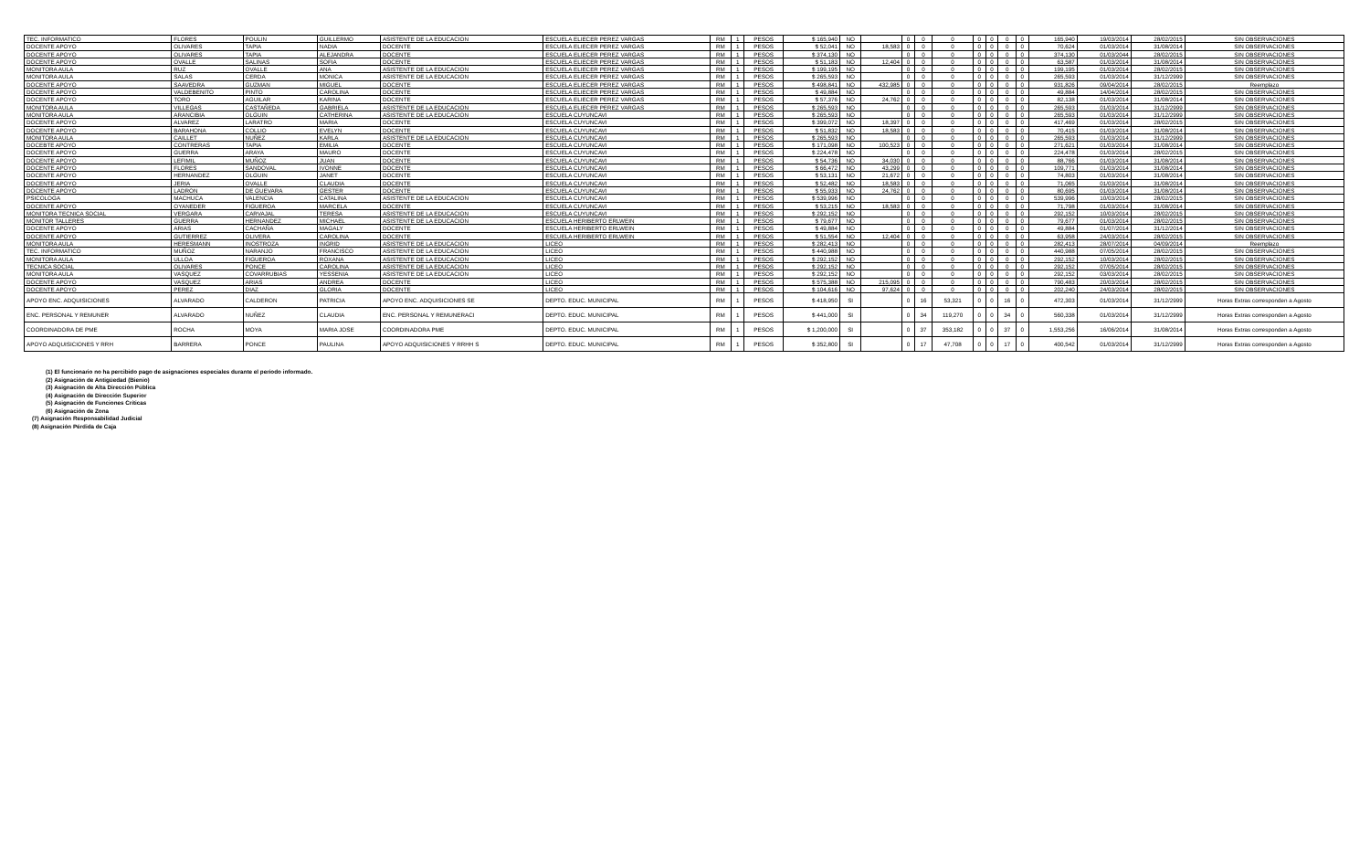| TEC. INFORMATICO | FLORES | POULIN | GUILLERMO | ASISTENTE DE LA EDUCACION | ESCUELA ELIECER PEREZ VARGAS | RM | 1 | PESOS | $ 165,940 | NO | | 0 | 0 | 0 | 0 | 0 | 0 | 0 | 165,940 | 19/03/2014 | 28/02/2015 | SIN OBSERVACIONES |
| DOCENTE APOYO | OLIVARES | TAPIA | NADIA | DOCENTE | ESCUELA ELIECER PEREZ VARGAS | RM | 1 | PESOS | $ 52,041 | NO | 18,583 | 0 | 0 | 0 | 0 | 0 | 0 | 0 | 70,624 | 01/03/2014 | 31/08/2014 | SIN OBSERVACIONES |
| DOCENTE APOYO | OLIVARES | TAPIA | ALEJANDRA | DOCENTE | ESCUELA ELIECER PEREZ VARGAS | RM | 1 | PESOS | $ 374,130 | NO | | 0 | 0 | 0 | 0 | 0 | 0 | 0 | 374,130 | 01/03/2044 | 28/02/2015 | SIN OBSERVACIONES |
| DOCENTE APOYO | OVALLE | SALINAS | SOFIA | DOCENTE | ESCUELA ELIECER PEREZ VARGAS | RM | 1 | PESOS | $ 51,183 | NO | 12,404 | 0 | 0 | 0 | 0 | 0 | 0 | 0 | 63,587 | 01/03/2014 | 31/08/2014 | SIN OBSERVACIONES |
| MONITORA AULA | RUZ | OVALLE | ANA | ASISTENTE DE LA EDUCACION | ESCUELA ELIECER PEREZ VARGAS | RM | 1 | PESOS | $ 199,195 | NO | | 0 | 0 | 0 | 0 | 0 | 0 | 0 | 199,195 | 01/03/2014 | 28/02/2015 | SIN OBSERVACIONES |
| MONITORA AULA | SALAS | CERDA | MONICA | ASISTENTE DE LA EDUCACION | ESCUELA ELIECER PEREZ VARGAS | RM | 1 | PESOS | $ 265,593 | NO | | 0 | 0 | 0 | 0 | 0 | 0 | 0 | 265,593 | 01/03/2014 | 31/12/2999 | SIN OBSERVACIONES |
| DOCENTE APOYO | SAAVEDRA | GUZMAN | MIGUEL | DOCENTE | ESCUELA ELIECER PEREZ VARGAS | RM | 1 | PESOS | $ 498,841 | NO | 432,985 | 0 | 0 | 0 | 0 | 0 | 0 | 0 | 931,826 | 09/04/2014 | 28/02/2015 | Reemplazo |
| DOCENTE APOYO | VALDEBENITO | PINTO | CAROLINA | DOCENTE | ESCUELA ELIECER PEREZ VARGAS | RM | 1 | PESOS | $ 49,884 | NO | | 0 | 0 | 0 | 0 | 0 | 0 | 0 | 49,884 | 14/04/2014 | 28/02/2015 | SIN OBSERVACIONES |
| DOCENTE APOYO | TORO | AGUILAR | KARINA | DOCENTE | ESCUELA ELIECER PEREZ VARGAS | RM | 1 | PESOS | $ 57,376 | NO | 24,762 | 0 | 0 | 0 | 0 | 0 | 0 | 0 | 82,138 | 01/03/2014 | 31/08/2014 | SIN OBSERVACIONES |
| MONITORA AULA | VILLEGAS | CASTAÑEDA | GABRIELA | ASISTENTE DE LA EDUCACION | ESCUELA ELIECER PEREZ VARGAS | RM | 1 | PESOS | $ 265,593 | NO | | 0 | 0 | 0 | 0 | 0 | 0 | 0 | 265,593 | 01/03/2014 | 31/12/2999 | SIN OBSERVACIONES |
| MONITORA AULA | ARANCIBIA | OLGUIN | CATHERINA | ASISTENTE DE LA EDUCACION | ESCUELA CUYUNCAVI | RM | 1 | PESOS | $ 265,593 | NO | | 0 | 0 | 0 | 0 | 0 | 0 | 0 | 265,593 | 01/03/2014 | 31/12/2999 | SIN OBSERVACIONES |
| DOCENTE APOYO | ALVAREZ | LARATRO | MARIA | DOCENTE | ESCUELA CUYUNCAVI | RM | 1 | PESOS | $ 399,072 | NO | 18,397 | 0 | 0 | 0 | 0 | 0 | 0 | 0 | 417,469 | 01/03/2014 | 28/02/2015 | SIN OBSERVACIONES |
| DOCENTE APOYO | BARAHONA | COLLIO | EVELYN | DOCENTE | ESCUELA CUYUNCAVI | RM | 1 | PESOS | $ 51,832 | NO | 18,583 | 0 | 0 | 0 | 0 | 0 | 0 | 0 | 70,415 | 01/03/2014 | 31/08/2014 | SIN OBSERVACIONES |
| MONITORA AULA | CAILLET | NUÑEZ | KARLA | ASISTENTE DE LA EDUCACION | ESCUELA CUYUNCAVI | RM | 1 | PESOS | $ 265,593 | NO | | 0 | 0 | 0 | 0 | 0 | 0 | 0 | 265,593 | 01/03/2014 | 31/12/2999 | SIN OBSERVACIONES |
| DOCEBTE APOYO | CONTRERAS | TAPIA | EMILIA | DOCENTE | ESCUELA CUYUNCAVI | RM | 1 | PESOS | $ 171,098 | NO | 100,523 | 0 | 0 | 0 | 0 | 0 | 0 | 0 | 271,621 | 01/03/2014 | 31/08/2014 | SIN OBSERVACIONES |
| DOCENTE APOYO | GUERRA | ARAYA | MAURO | DOCENTE | ESCUELA CUYUNCAVI | RM | 1 | PESOS | $ 224,478 | NO | | 0 | 0 | 0 | 0 | 0 | 0 | 0 | 224,478 | 01/03/2014 | 28/02/2015 | SIN OBSERVACIONES |
| DOCENTE APOYO | LEFIMIL | MUÑOZ | JUAN | DOCENTE | ESCUELA CUYUNCAVI | RM | 1 | PESOS | $ 54,736 | NO | 34,030 | 0 | 0 | 0 | 0 | 0 | 0 | 0 | 88,766 | 01/03/2014 | 31/08/2014 | SIN OBSERVACIONES |
| DOCENTE APOYO | FLORES | SANDOVAL | IVONNE | DOCENTE | ESCUELA CUYUNCAVI | RM | 1 | PESOS | $ 66,472 | NO | 43,299 | 0 | 0 | 0 | 0 | 0 | 0 | 0 | 109,771 | 01/03/2014 | 31/08/2014 | SIN OBSERVACIONES |
| DOCENTE APOYO | HERNANDEZ | OLGUIN | JANET | DOCENTE | ESCUELA CUYUNCAVI | RM | 1 | PESOS | $ 53,131 | NO | 21,672 | 0 | 0 | 0 | 0 | 0 | 0 | 0 | 74,803 | 01/03/2014 | 31/08/2014 | SIN OBSERVACIONES |
| DOCENTE APOYO | JERIA | OVALLE | CLAUDIA | DOCENTE | ESCUELA CUYUNCAVI | RM | 1 | PESOS | $ 52,482 | NO | 18,583 | 0 | 0 | 0 | 0 | 0 | 0 | 0 | 71,065 | 01/03/2014 | 31/08/2014 | SIN OBSERVACIONES |
| DOCENTE APOYO | LADRON | DE GUEVARA | GESTER | DOCENTE | ESCUELA CUYUNCAVI | RM | 1 | PESOS | $ 55,933 | NO | 24,762 | 0 | 0 | 0 | 0 | 0 | 0 | 0 | 80,695 | 01/03/2014 | 31/08/2014 | SIN OBSERVACIONES |
| PSICOLOGA | MACHUCA | VALENCIA | CATALINA | ASISTENTE DE LA EDUCACION | ESCUELA CUYUNCAVI | RM | 1 | PESOS | $ 539,996 | NO | | 0 | 0 | 0 | 0 | 0 | 0 | 0 | 539,996 | 10/03/2014 | 28/02/2015 | SIN OBSERVACIONES |
| DOCENTE APOYO | OYANEDER | FIGUEROA | MARCELA | DOCENTE | ESCUELA CUYUNCAVI | RM | 1 | PESOS | $ 53,215 | NO | 18,583 | 0 | 0 | 0 | 0 | 0 | 0 | 0 | 71,798 | 01/03/2014 | 31/08/2014 | SIN OBSERVACIONES |
| MONITORA TECNICA SOCIAL | VERGARA | CARVAJAL | TERESA | ASISTENTE DE LA EDUCACION | ESCUELA CUYUNCAVI | RM | 1 | PESOS | $ 292,152 | NO | | 0 | 0 | 0 | 0 | 0 | 0 | 0 | 292,152 | 10/03/2014 | 28/02/2015 | SIN OBSERVACIONES |
| MONITOR TALLERES | GUERRA | HERNANDEZ | MICHAEL | ASISTENTE DE LA EDUCACION | ESCUELA HERIBERTO ERLWEIN | RM | 1 | PESOS | $ 79,677 | NO | | 0 | 0 | 0 | 0 | 0 | 0 | 0 | 79,677 | 01/03/2014 | 28/02/2015 | SIN OBSERVACIONES |
| DOCENTE APOYO | ARIAS | CACHAÑA | MAGALY | DOCENTE | ESCUELA HERIBERTO ERLWEIN | RM | 1 | PESOS | $ 49,884 | NO | | 0 | 0 | 0 | 0 | 0 | 0 | 0 | 49,884 | 01/07/2014 | 31/12/2014 | SIN OBSERVACIONES |
| DOCENTE APOYO | GUTIERREZ | OLIVERA | CAROLINA | DOCENTE | ESCUELA HERIBERTO ERLWEIN | RM | 1 | PESOS | $ 51,554 | NO | 12,404 | 0 | 0 | 0 | 0 | 0 | 0 | 0 | 63,958 | 24/03/2014 | 28/02/2015 | SIN OBSERVACIONES |
| MONITORA AULA | HERESMANN | INOSTROZA | INGRID | ASISTENTE DE LA EDUCACION | LICEO | RM | 1 | PESOS | $ 282,413 | NO | | 0 | 0 | 0 | 0 | 0 | 0 | 0 | 282,413 | 28/07/2014 | 04/09/2014 | Reemplazo |
| TEC. INFORMATICO | MUÑOZ | NARANJO | FRANCISCO | ASISTENTE DE LA EDUCACION | LICEO | RM | 1 | PESOS | $ 440,988 | NO | | 0 | 0 | 0 | 0 | 0 | 0 | 0 | 440,988 | 07/05/2014 | 28/02/2015 | SIN OBSERVACIONES |
| MONITORA AULA | ULLOA | FIGUEROA | ROXANA | ASISTENTE DE LA EDUCACION | LICEO | RM | 1 | PESOS | $ 292,152 | NO | | 0 | 0 | 0 | 0 | 0 | 0 | 0 | 292,152 | 10/03/2014 | 28/02/2015 | SIN OBSERVACIONES |
| TECNICA SOCIAL | OLIVARES | PONCE | CAROLINA | ASISTENTE DE LA EDUCACION | LICEO | RM | 1 | PESOS | $ 292,152 | NO | | 0 | 0 | 0 | 0 | 0 | 0 | 0 | 292,152 | 07/05/2014 | 28/02/2015 | SIN OBSERVACIONES |
| MONITORA AULA | VASQUEZ | COVARRUBIAS | YESSENIA | ASISTENTE DE LA EDUCACION | LICEO | RM | 1 | PESOS | $ 292,152 | NO | | 0 | 0 | 0 | 0 | 0 | 0 | 0 | 292,152 | 03/03/2014 | 28/02/2015 | SIN OBSERVACIONES |
| DOCENTE APOYO | VASQUEZ | ARIAS | ANDREA | DOCENTE | LICEO | RM | 1 | PESOS | $ 575,388 | NO | 215,095 | 0 | 0 | 0 | 0 | 0 | 0 | 0 | 790,483 | 20/03/2014 | 28/02/2015 | SIN OBSERVACIONES |
| DOCENTE APOYO | PEREZ | DIAZ | GLORIA | DOCENTE | LICEO | RM | 1 | PESOS | $ 104,616 | NO | 97,624 | 0 | 0 | 0 | 0 | 0 | 0 | 0 | 202,240 | 24/03/2014 | 28/02/2015 | SIN OBSERVACIONES |
| APOYO ENC. ADQUISICIONES | ALVARADO | CALDERON | PATRICIA | APOYO ENC. ADQUISICIONES SE | DEPTO. EDUC. MUNICIPAL | RM | 1 | PESOS | $ 418,950 | SI | | 0 | 16 | 53,321 | 0 | 0 | 16 | 0 | 472,303 | 01/03/2014 | 31/12/2999 | Horas Extras corresponden a Agosto |
| ENC. PERSONAL Y REMUNER | ALVARADO | NUÑEZ | CLAUDIA | ENC. PERSONAL Y REMUNERACI | DEPTO. EDUC. MUNICIPAL | RM | 1 | PESOS | $ 441,000 | SI | | 0 | 34 | 119,270 | 0 | 0 | 34 | 0 | 560,338 | 01/03/2014 | 31/12/2999 | Horas Extras corresponden a Agosto |
| COORDINADORA DE PME | ROCHA | MOYA | MARIA JOSE | COORDINADORA PME | DEPTO. EDUC. MUNICIPAL | RM | 1 | PESOS | $ 1,200,000 | SI | | 0 | 37 | 353,182 | 0 | 0 | 37 | 0 | 1,553,256 | 16/06/2014 | 31/08/2014 | Horas Extras corresponden a Agosto |
| APOYO ADQUISICIONES Y RRH | BARRERA | PONCE | PAULINA | APOYO ADQUISICIONES Y RRHH S | DEPTO. EDUC. MUNICIPAL | RM | 1 | PESOS | $ 352,800 | SI | | 0 | 17 | 47,708 | 0 | 0 | 17 | 0 | 400,542 | 01/03/2014 | 31/12/2999 | Horas Extras corresponden a Agosto |
(1) El funcionario no ha percibido pago de asignaciones especiales durante el período informado.
(2) Asignación de Antigüedad (Bienio)
(3) Asignación de Alta Dirección Pública
(4) Asignación de Dirección Superior
(5) Asignación de Funciones Críticas
(6) Asignación de Zona
(7) Asignación Responsabilidad Judicial
(8) Asignación Pérdida de Caja